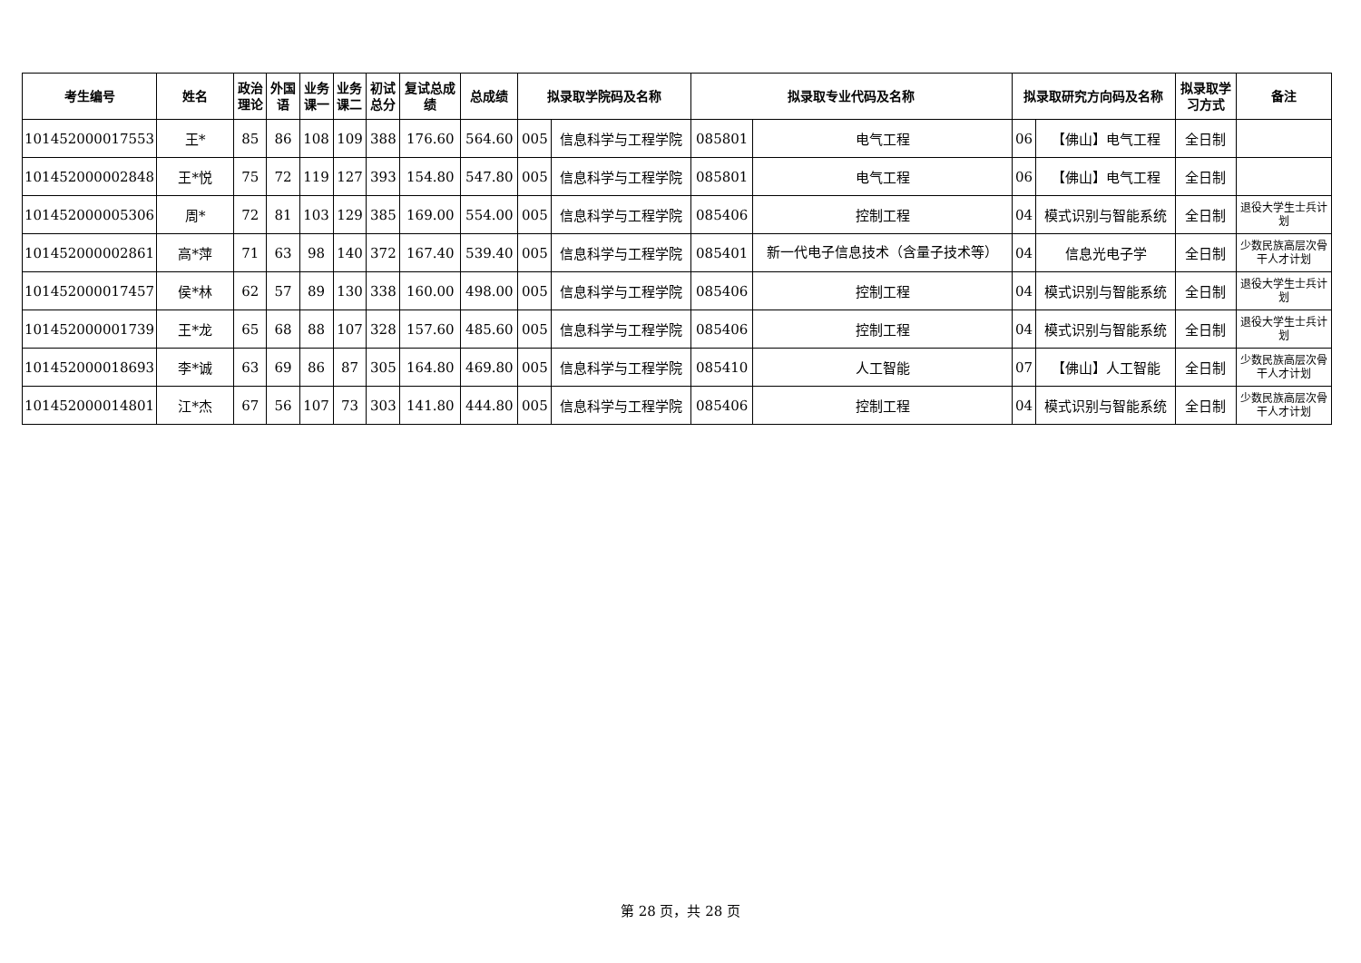| 考生编号 | 姓名 | 政治 理论 | 外国 语 | 业务 课一 | 业务 课二 | 初试 总分 | 复试总成 绩 | 总成绩 | 拟录取学院码及名称 | | 拟录取专业代码及名称 | | 拟录取研究方向码及名称 | | 拟录取学 习方式 | 备注 |
| --- | --- | --- | --- | --- | --- | --- | --- | --- | --- | --- | --- | --- | --- | --- | --- | --- |
| 101452000017553 | 王* | 85 | 86 | 108 | 109 | 388 | 176.60 | 564.60 | 005 | 信息科学与工程学院 | 085801 | 电气工程 | 06 | 【佛山】电气工程 | 全日制 | |
| 101452000002848 | 王*悦 | 75 | 72 | 119 | 127 | 393 | 154.80 | 547.80 | 005 | 信息科学与工程学院 | 085801 | 电气工程 | 06 | 【佛山】电气工程 | 全日制 | |
| 101452000005306 | 周* | 72 | 81 | 103 | 129 | 385 | 169.00 | 554.00 | 005 | 信息科学与工程学院 | 085406 | 控制工程 | 04 | 模式识别与智能系统 | 全日制 | 退役大学生士兵计划 |
| 101452000002861 | 高*萍 | 71 | 63 | 98 | 140 | 372 | 167.40 | 539.40 | 005 | 信息科学与工程学院 | 085401 | 新一代电子信息技术（含量子技术等） | 04 | 信息光电子学 | 全日制 | 少数民族高层次骨干人才计划 |
| 101452000017457 | 侯*林 | 62 | 57 | 89 | 130 | 338 | 160.00 | 498.00 | 005 | 信息科学与工程学院 | 085406 | 控制工程 | 04 | 模式识别与智能系统 | 全日制 | 退役大学生士兵计划 |
| 101452000001739 | 王*龙 | 65 | 68 | 88 | 107 | 328 | 157.60 | 485.60 | 005 | 信息科学与工程学院 | 085406 | 控制工程 | 04 | 模式识别与智能系统 | 全日制 | 退役大学生士兵计划 |
| 101452000018693 | 李*诚 | 63 | 69 | 86 | 87 | 305 | 164.80 | 469.80 | 005 | 信息科学与工程学院 | 085410 | 人工智能 | 07 | 【佛山】人工智能 | 全日制 | 少数民族高层次骨干人才计划 |
| 101452000014801 | 江*杰 | 67 | 56 | 107 | 73 | 303 | 141.80 | 444.80 | 005 | 信息科学与工程学院 | 085406 | 控制工程 | 04 | 模式识别与智能系统 | 全日制 | 少数民族高层次骨干人才计划 |
第 28 页，共 28 页